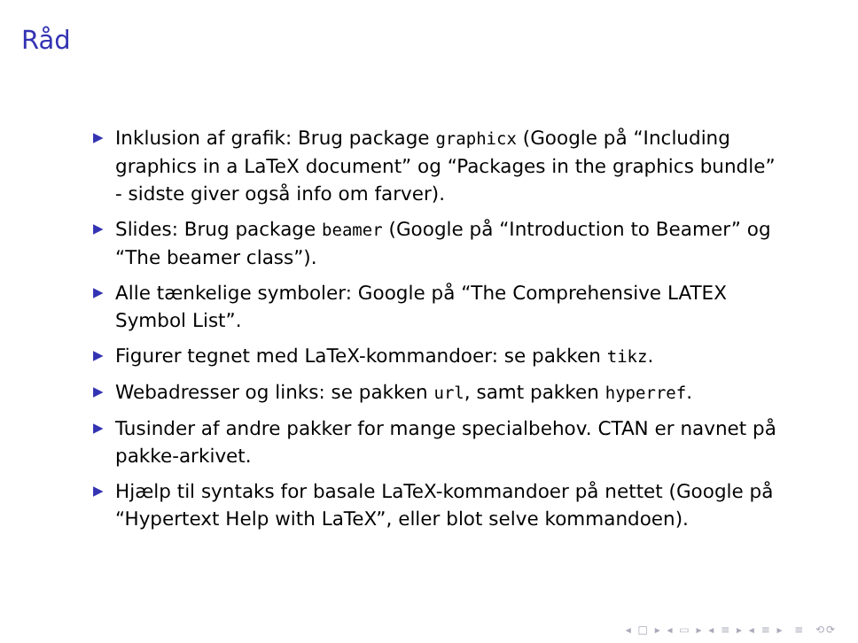Råd
▶ Inklusion af grafik: Brug package graphicx (Google på “Including graphics in a LaTeX document” og “Packages in the graphics bundle” - sidste giver også info om farver).
▶ Slides: Brug package beamer (Google på “Introduction to Beamer” og “The beamer class”).
▶ Alle tænkelige symboler: Google på “The Comprehensive LATEX Symbol List”.
▶ Figurer tegnet med LaTeX-kommandoer: se pakken tikz.
▶ Webadresser og links: se pakken url, samt pakken hyperref.
▶ Tusinder af andre pakker for mange specialbehov. CTAN er navnet på pakke-arkivet.
▶ Hjælp til syntaks for basale LaTeX-kommandoer på nettet (Google på “Hypertext Help with LaTeX”, eller blot selve kommandoen).
◂ □ ▸ ◂ ▭ ▸ ◂ ≡ ▸ ◂ ≡ ▸ ≡ ⟲⟳